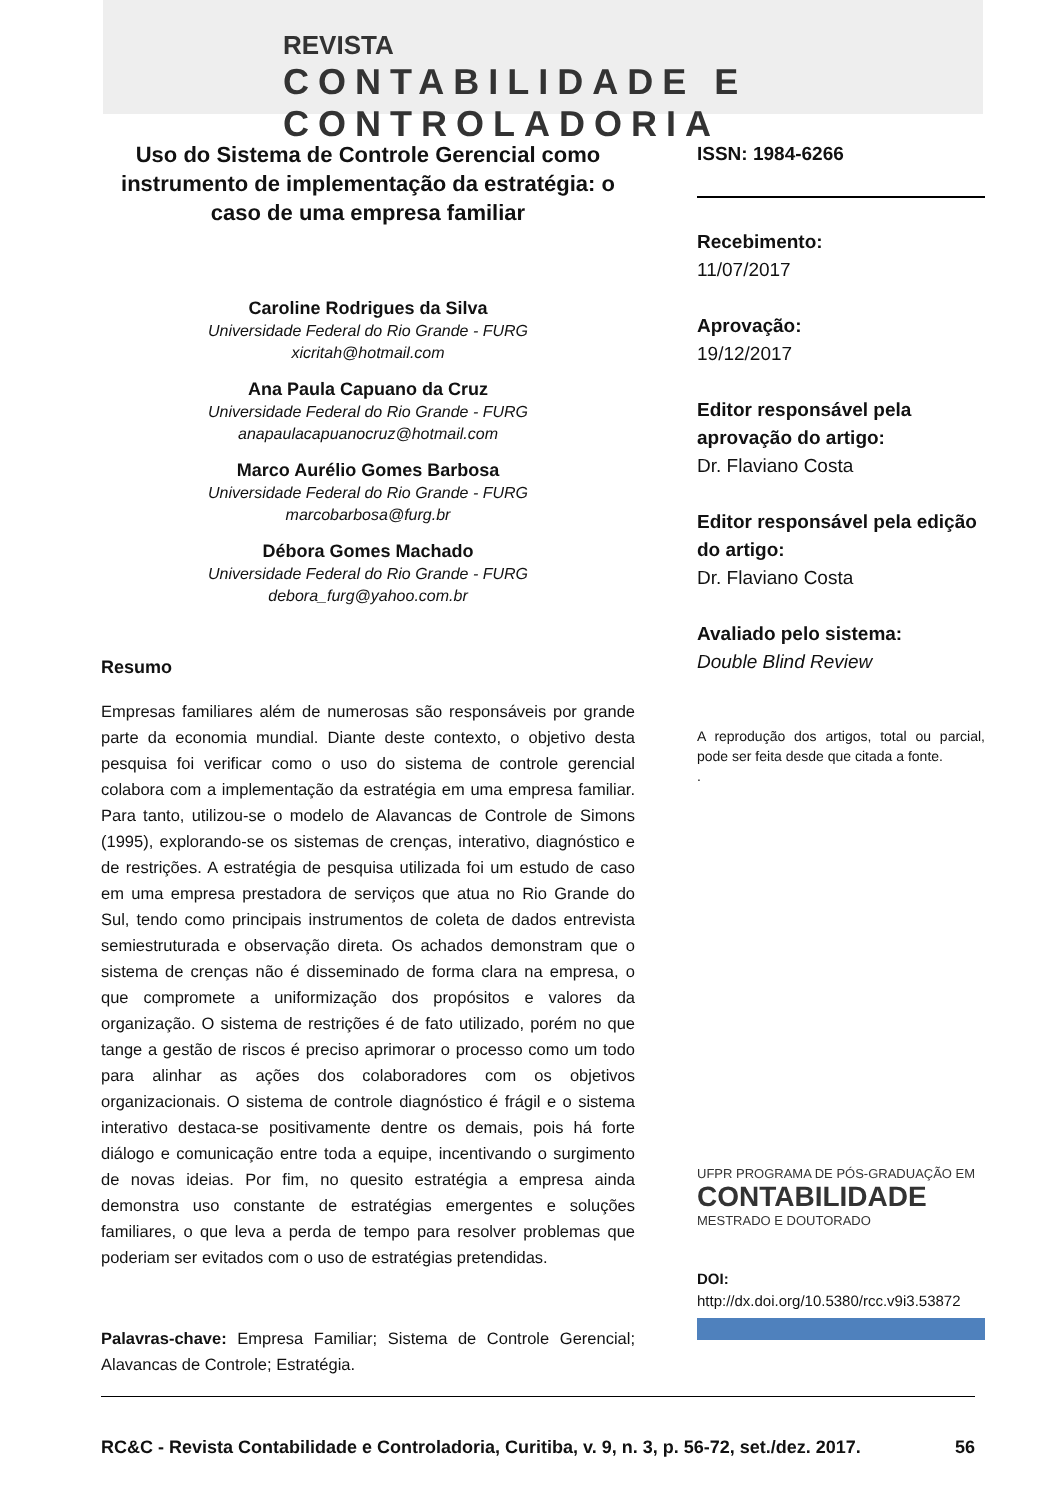REVISTA
CONTABILIDADE E CONTROLADORIA
Uso do Sistema de Controle Gerencial como instrumento de implementação da estratégia: o caso de uma empresa familiar
Caroline Rodrigues da Silva
Universidade Federal do Rio Grande - FURG
xicritah@hotmail.com
Ana Paula Capuano da Cruz
Universidade Federal do Rio Grande - FURG
anapaulacapuanocruz@hotmail.com
Marco Aurélio Gomes Barbosa
Universidade Federal do Rio Grande - FURG
marcobarbosa@furg.br
Débora Gomes Machado
Universidade Federal do Rio Grande - FURG
debora_furg@yahoo.com.br
Resumo
Empresas familiares além de numerosas são responsáveis por grande parte da economia mundial. Diante deste contexto, o objetivo desta pesquisa foi verificar como o uso do sistema de controle gerencial colabora com a implementação da estratégia em uma empresa familiar. Para tanto, utilizou-se o modelo de Alavancas de Controle de Simons (1995), explorando-se os sistemas de crenças, interativo, diagnóstico e de restrições. A estratégia de pesquisa utilizada foi um estudo de caso em uma empresa prestadora de serviços que atua no Rio Grande do Sul, tendo como principais instrumentos de coleta de dados entrevista semiestruturada e observação direta. Os achados demonstram que o sistema de crenças não é disseminado de forma clara na empresa, o que compromete a uniformização dos propósitos e valores da organização. O sistema de restrições é de fato utilizado, porém no que tange a gestão de riscos é preciso aprimorar o processo como um todo para alinhar as ações dos colaboradores com os objetivos organizacionais. O sistema de controle diagnóstico é frágil e o sistema interativo destaca-se positivamente dentre os demais, pois há forte diálogo e comunicação entre toda a equipe, incentivando o surgimento de novas ideias. Por fim, no quesito estratégia a empresa ainda demonstra uso constante de estratégias emergentes e soluções familiares, o que leva a perda de tempo para resolver problemas que poderiam ser evitados com o uso de estratégias pretendidas.
Palavras-chave: Empresa Familiar; Sistema de Controle Gerencial; Alavancas de Controle; Estratégia.
ISSN: 1984-6266
Recebimento:
11/07/2017
Aprovação:
19/12/2017
Editor responsável pela aprovação do artigo:
Dr. Flaviano Costa
Editor responsável pela edição do artigo:
Dr. Flaviano Costa
Avaliado pelo sistema:
Double Blind Review
A reprodução dos artigos, total ou parcial, pode ser feita desde que citada a fonte.
.
UFPR PROGRAMA DE PÓS-GRADUAÇÃO EM
CONTABILIDADE
MESTRADO E DOUTORADO
DOI:
http://dx.doi.org/10.5380/rcc.v9i3.53872
RC&C - Revista Contabilidade e Controladoria, Curitiba, v. 9, n. 3, p. 56-72, set./dez. 2017. 56